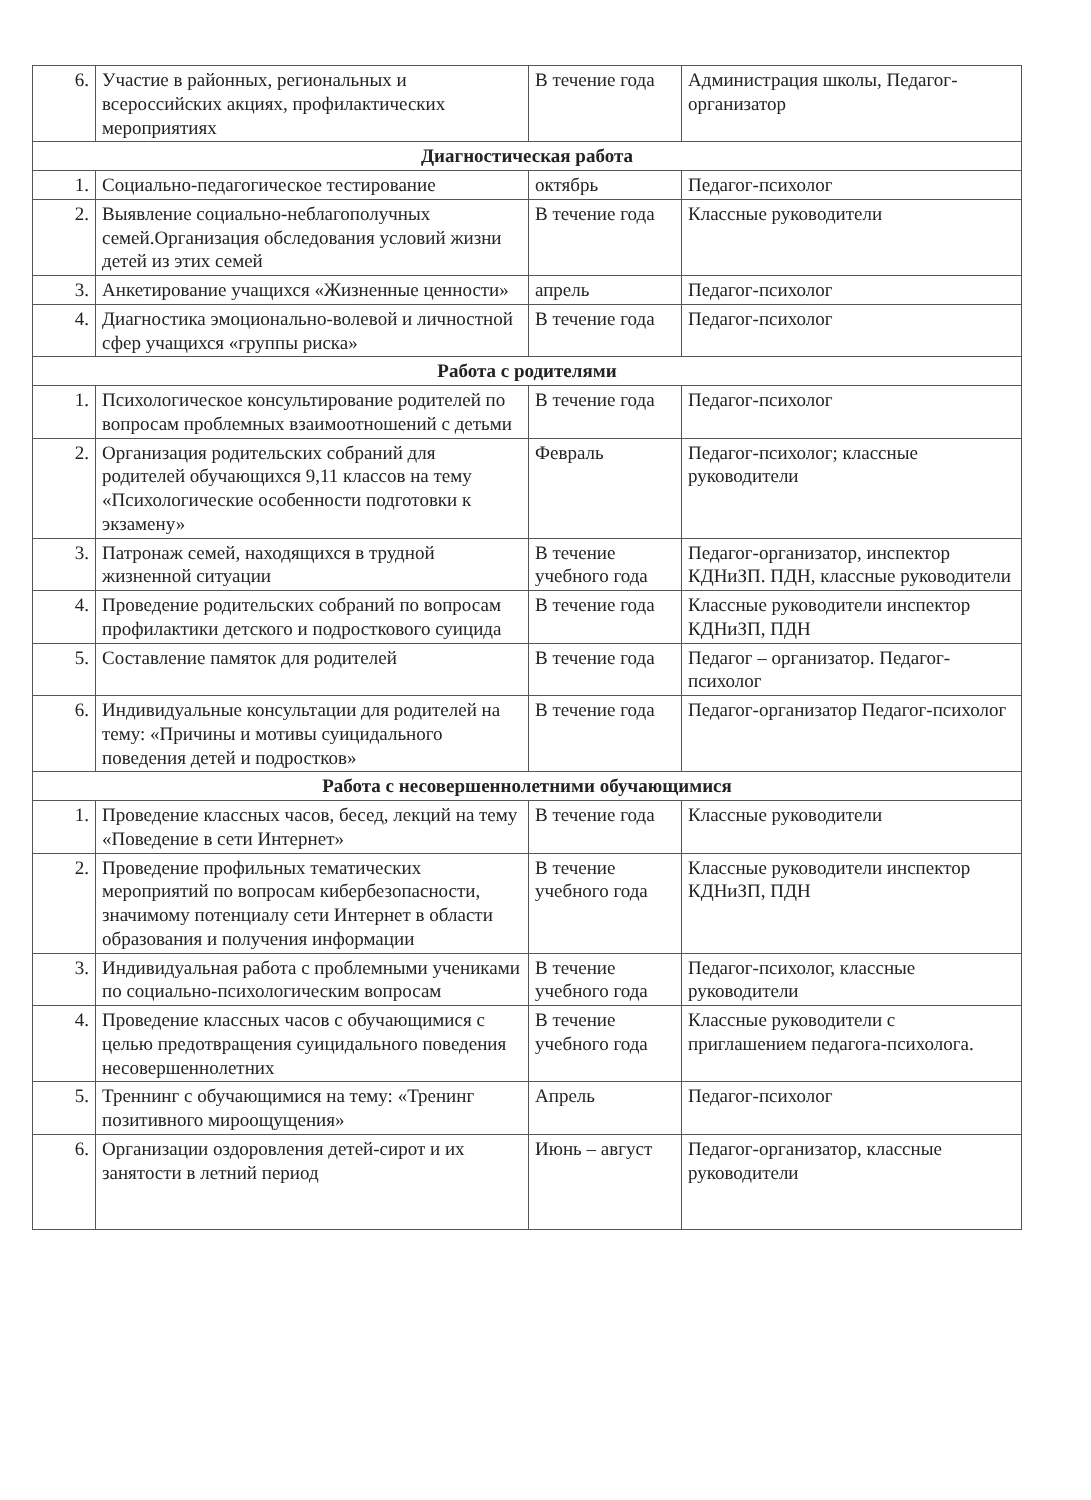| 6. | Участие в районных, региональных и всероссийских акциях, профилактических мероприятиях | В течение года | Администрация школы, Педагог-организатор |
| Диагностическая работа | | | |
| 1. | Социально-педагогическое тестирование | октябрь | Педагог-психолог |
| 2. | Выявление социально-неблагополучных семей.Организация обследования условий жизни детей из этих семей | В течение года | Классные руководители |
| 3. | Анкетирование учащихся «Жизненные ценности» | апрель | Педагог-психолог |
| 4. | Диагностика эмоционально-волевой и личностной сфер учащихся «группы риска» | В течение года | Педагог-психолог |
| Работа с родителями | | | |
| 1. | Психологическое консультирование родителей по вопросам проблемных взаимоотношений с детьми | В течение года | Педагог-психолог |
| 2. | Организация родительских собраний для родителей обучающихся 9,11 классов на тему «Психологические особенности подготовки к экзамену» | Февраль | Педагог-психолог; классные руководители |
| 3. | Патронаж семей, находящихся в трудной жизненной ситуации | В течение учебного года | Педагог-организатор, инспектор КДНиЗП. ПДН, классные руководители |
| 4. | Проведение родительских собраний по вопросам профилактики детского и подросткового суицида | В течение года | Классные руководители инспектор КДНиЗП, ПДН |
| 5. | Составление памяток для родителей | В течение года | Педагог – организатор. Педагог-психолог |
| 6. | Индивидуальные консультации для родителей на тему: «Причины и мотивы суицидального поведения детей и подростков» | В течение года | Педагог-организатор Педагог-психолог |
| Работа с несовершеннолетними обучающимися | | | |
| 1. | Проведение классных часов, бесед, лекций на тему «Поведение в сети Интернет» | В течение года | Классные руководители |
| 2. | Проведение профильных тематических мероприятий по вопросам кибербезопасности, значимому потенциалу сети Интернет в области образования и получения информации | В течение учебного года | Классные руководители инспектор КДНиЗП, ПДН |
| 3. | Индивидуальная работа с проблемными учениками по социально-психологическим вопросам | В течение учебного года | Педагог-психолог, классные руководители |
| 4. | Проведение классных часов с обучающимися с целью предотвращения суицидального поведения несовершеннолетних | В течение учебного года | Классные руководители с приглашением педагога-психолога. |
| 5. | Треннинг с обучающимися на тему: «Тренинг позитивного мироощущения» | Апрель | Педагог-психолог |
| 6. | Организации оздоровления детей-сирот и их занятости в летний период | Июнь – август | Педагог-организатор, классные руководители |